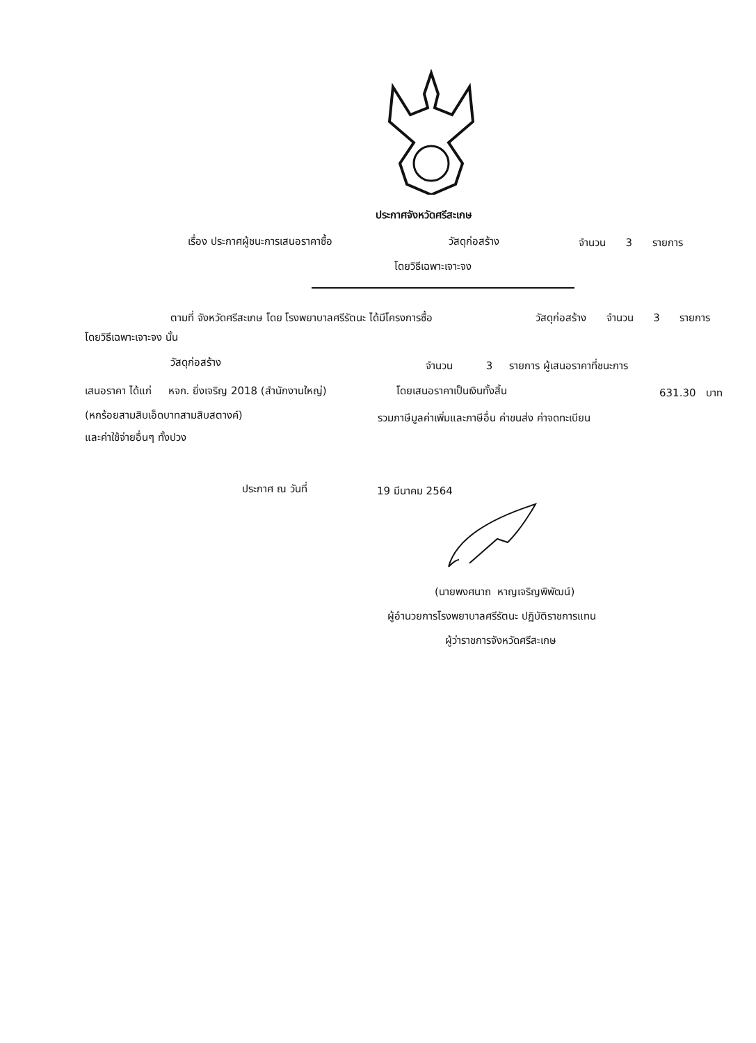ประกาศจังหวัดศรีสะเกษ
เรื่อง ประกาศผู้ชนะการเสนอราคาซื้อ วัสดุก่อสร้าง จำนวน 3 รายการ
โดยวิธีเฉพาะเจาะจง
ตามที่ จังหวัดศรีสะเกษ โดย โรงพยาบาลศรีรัตนะ ได้มีโครงการซื้อ วัสดุก่อสร้าง จำนวน 3 รายการ
โดยวิธีเฉพาะเจาะจง นั้น
วัสดุก่อสร้าง จำนวน 3 รายการ ผู้เสนอราคาที่ชนะการ
เสนอราคา ได้แก่ หจก. ยิ่งเจริญ 2018 (สำนักงานใหญ่) โดยเสนอราคาเป็นเงินทั้งสิ้น 631.30 บาท
(หกร้อยสามสิบเอ็ดบาทสามสิบสตางค์) รวมภาษีมูลค่าเพิ่มและภาษีอื่น ค่าขนส่ง ค่าจดทะเบียน
และค่าใช้จ่ายอื่นๆ ทั้งปวง
ประกาศ ณ วันที่ 19 มีนาคม 2564
(นายพงศนาถ หาญเจริญพิพัฒน์)
ผู้อำนวยการโรงพยาบาลศรีรัตนะ ปฏิบัติราชการแทน
ผู้ว่าราชการจังหวัดศรีสะเกษ